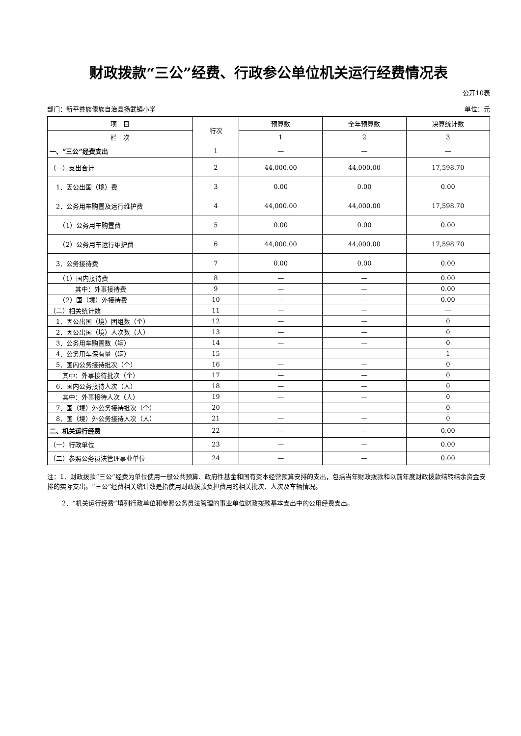财政拨款“三公”经费、行政参公单位机关运行经费情况表
公开10表
部门：新平彝族傣族自治县扬武镇小学 单位：元
| 项 目 | 行次 | 预算数 | 全年预算数 | 决算统计数 |
| --- | --- | --- | --- | --- |
| 栏 次 | | 1 | 2 | 3 |
| 一、“三公”经费支出 | 1 | — | — | — |
| （一）支出合计 | 2 | 44,000.00 | 44,000.00 | 17,598.70 |
| 1．因公出国（境）费 | 3 | 0.00 | 0.00 | 0.00 |
| 2．公务用车购置及运行维护费 | 4 | 44,000.00 | 44,000.00 | 17,598.70 |
| （1）公务用车购置费 | 5 | 0.00 | 0.00 | 0.00 |
| （2）公务用车运行维护费 | 6 | 44,000.00 | 44,000.00 | 17,598.70 |
| 3．公务接待费 | 7 | 0.00 | 0.00 | 0.00 |
| （1）国内接待费 | 8 | — | — | 0.00 |
| 其中：外事接待费 | 9 | — | — | 0.00 |
| （2）国（境）外接待费 | 10 | — | — | 0.00 |
| （二）相关统计数 | 11 | — | — | — |
| 1．因公出国（境）团组数（个） | 12 | — | — | 0 |
| 2．因公出国（境）人次数（人） | 13 | — | — | 0 |
| 3．公务用车购置数（辆） | 14 | — | — | 0 |
| 4．公务用车保有量（辆） | 15 | — | — | 1 |
| 5．国内公务接待批次（个） | 16 | — | — | 0 |
| 其中：外事接待批次（个） | 17 | — | — | 0 |
| 6．国内公务接待人次（人） | 18 | — | — | 0 |
| 其中：外事接待人次（人） | 19 | — | — | 0 |
| 7．国（境）外公务接待批次（个） | 20 | — | — | 0 |
| 8．国（境）外公务接待人次（人） | 21 | — | — | 0 |
| 二、机关运行经费 | 22 | — | — | 0.00 |
| （一）行政单位 | 23 | — | — | 0.00 |
| （二）参照公务员法管理事业单位 | 24 | — | — | 0.00 |
注：1．财政拨款“三公”经费为单位使用一般公共预算、政府性基金和国有资本经营预算安排的支出，包括当年财政拨款和以前年度财政拨款结转结余资金安排的实际支出。“三公”经费相关统计数是指使用财政拨款负担费用的相关批次、人次及车辆情况。
2．“机关运行经费”填列行政单位和参照公务员法管理的事业单位财政拨款基本支出中的公用经费支出。